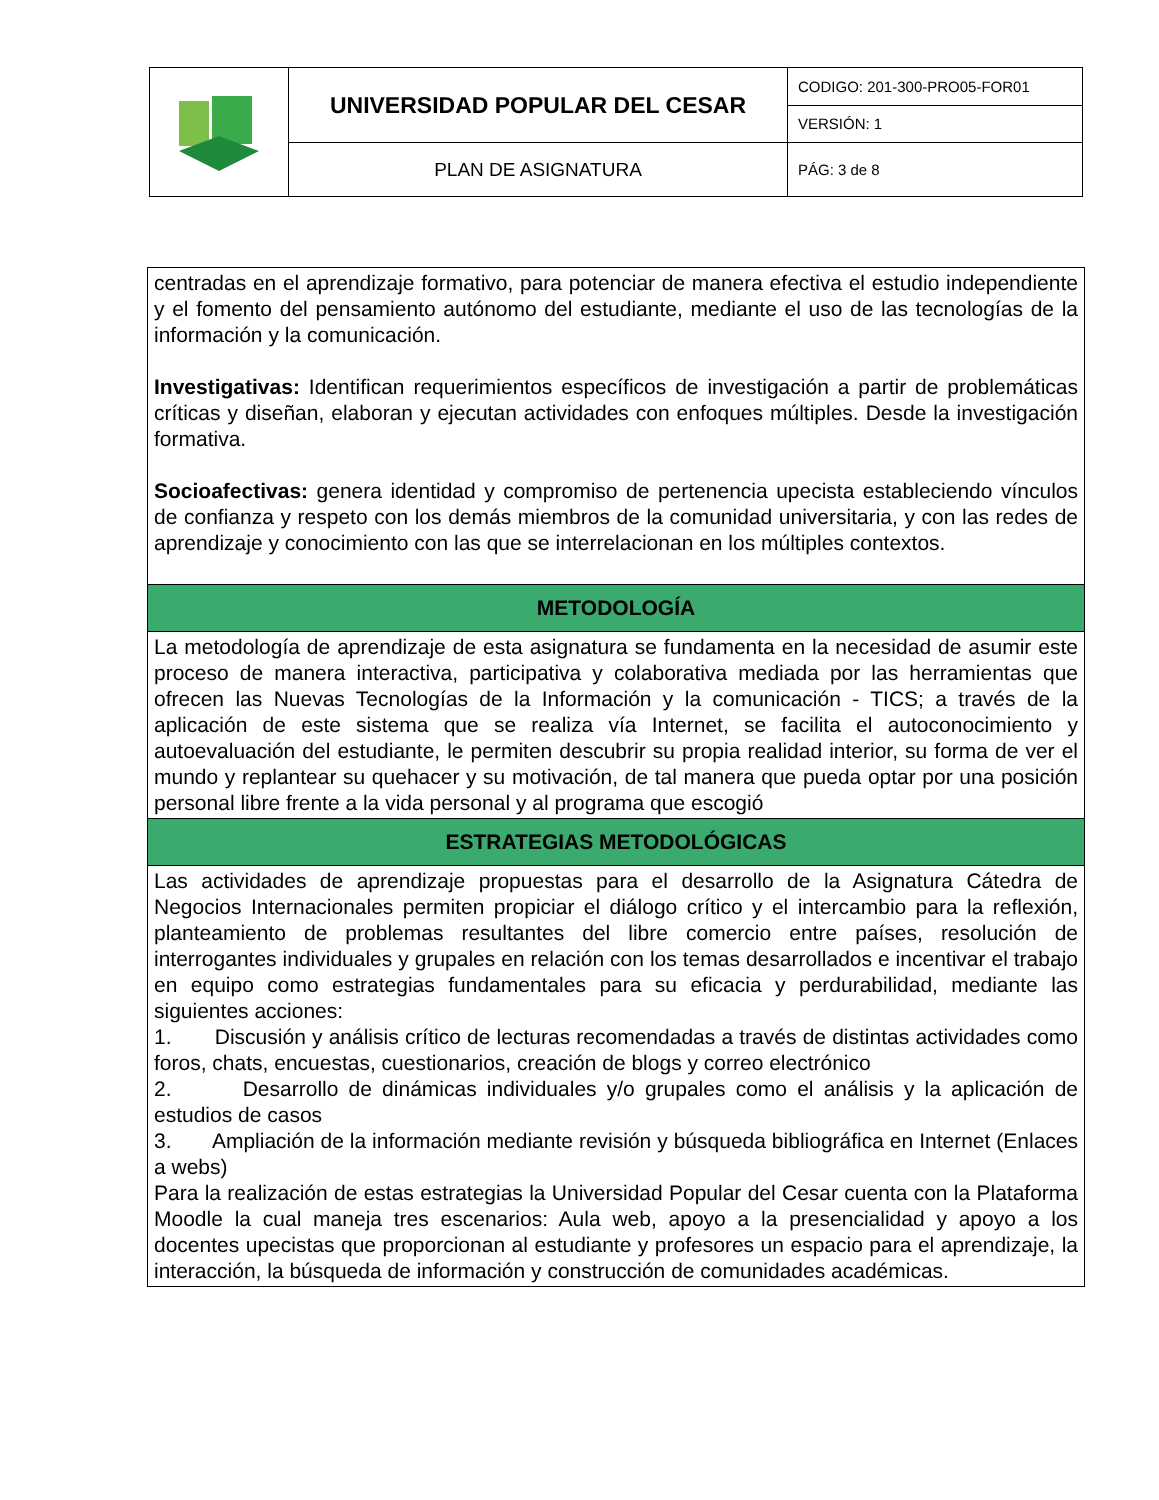| | UNIVERSIDAD POPULAR DEL CESAR | CODIGO: 201-300-PRO05-FOR01 |
| | | VERSIÓN: 1 |
| | PLAN DE ASIGNATURA | PÁG: 3 de 8 |
| centradas en el aprendizaje formativo, para potenciar de manera efectiva el estudio independiente y el fomento del pensamiento autónomo del estudiante, mediante el uso de las tecnologías de la información y la comunicación. Investigativas: Identifican requerimientos específicos de investigación a partir de problemáticas críticas y diseñan, elaboran y ejecutan actividades con enfoques múltiples. Desde la investigación formativa. Socioafectivas: genera identidad y compromiso de pertenencia upecista estableciendo vínculos de confianza y respeto con los demás miembros de la comunidad universitaria, y con las redes de aprendizaje y conocimiento con las que se interrelacionan en los múltiples contextos. |
| METODOLOGÍA |
| La metodología de aprendizaje de esta asignatura se fundamenta en la necesidad de asumir este proceso de manera interactiva, participativa y colaborativa mediada por las herramientas que ofrecen las Nuevas Tecnologías de la Información y la comunicación - TICS; a través de la aplicación de este sistema que se realiza vía Internet, se facilita el autoconocimiento y autoevaluación del estudiante, le permiten descubrir su propia realidad interior, su forma de ver el mundo y replantear su quehacer y su motivación, de tal manera que pueda optar por una posición personal libre frente a la vida personal y al programa que escogió |
| ESTRATEGIAS METODOLÓGICAS |
| Las actividades de aprendizaje propuestas para el desarrollo de la Asignatura Cátedra de Negocios Internacionales permiten propiciar el diálogo crítico y el intercambio para la reflexión, planteamiento de problemas resultantes del libre comercio entre países, resolución de interrogantes individuales y grupales en relación con los temas desarrollados e incentivar el trabajo en equipo como estrategias fundamentales para su eficacia y perdurabilidad, mediante las siguientes acciones: 1. Discusión y análisis crítico de lecturas recomendadas a través de distintas actividades como foros, chats, encuestas, cuestionarios, creación de blogs y correo electrónico 2. Desarrollo de dinámicas individuales y/o grupales como el análisis y la aplicación de estudios de casos 3. Ampliación de la información mediante revisión y búsqueda bibliográfica en Internet (Enlaces a webs) Para la realización de estas estrategias la Universidad Popular del Cesar cuenta con la Plataforma Moodle la cual maneja tres escenarios: Aula web, apoyo a la presencialidad y apoyo a los docentes upecistas que proporcionan al estudiante y profesores un espacio para el aprendizaje, la interacción, la búsqueda de información y construcción de comunidades académicas. |